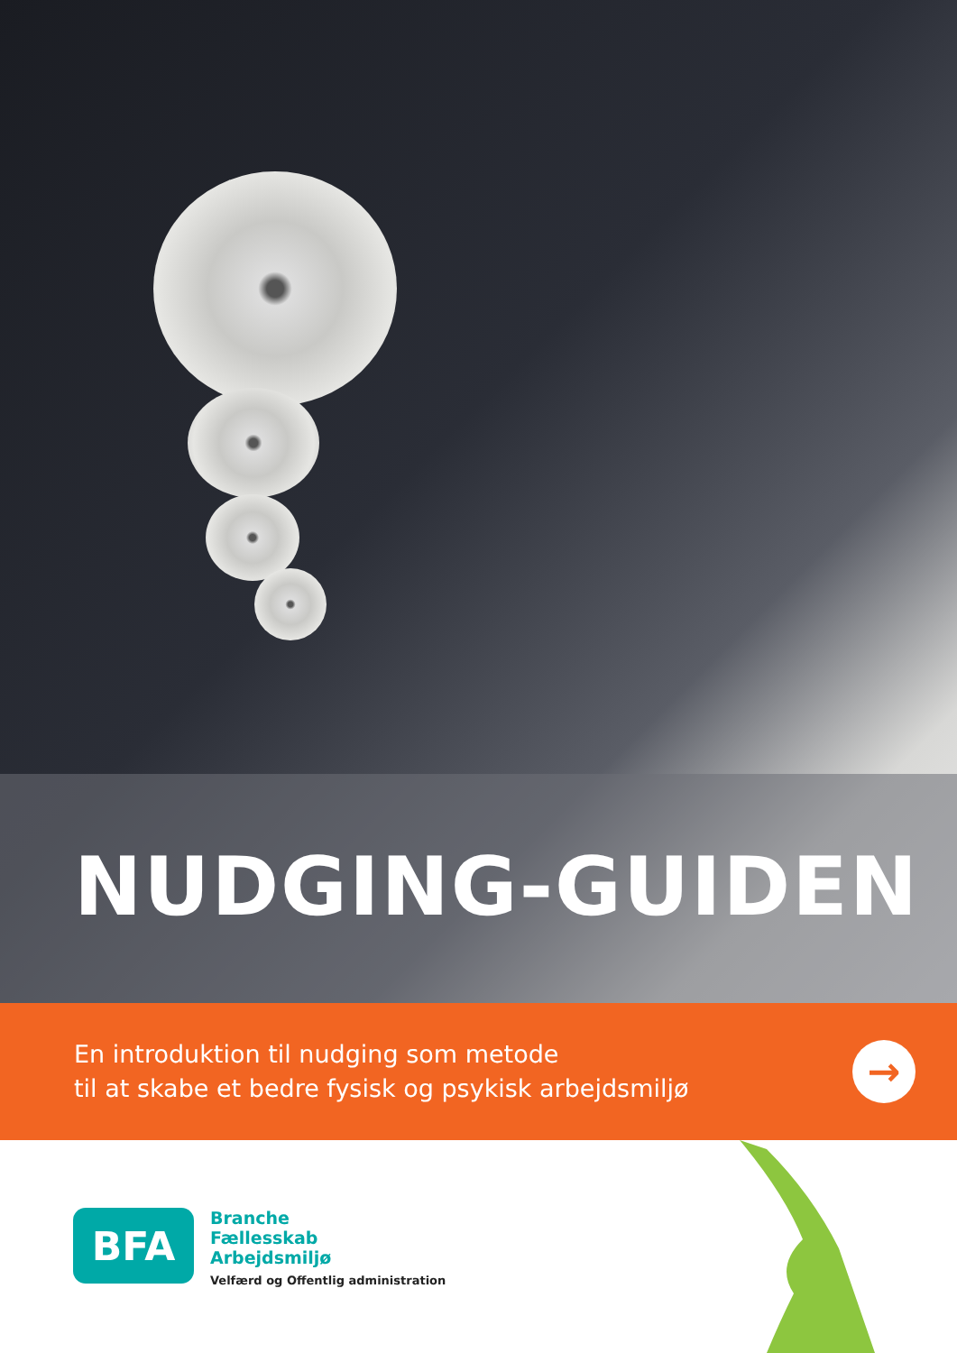NUDGING-GUIDEN
En introduktion til nudging som metode
til at skabe et bedre fysisk og psykisk arbejdsmiljø
→
BFA
Branche
Fællesskab
Arbejdsmiljø
Velfærd og Offentlig administration